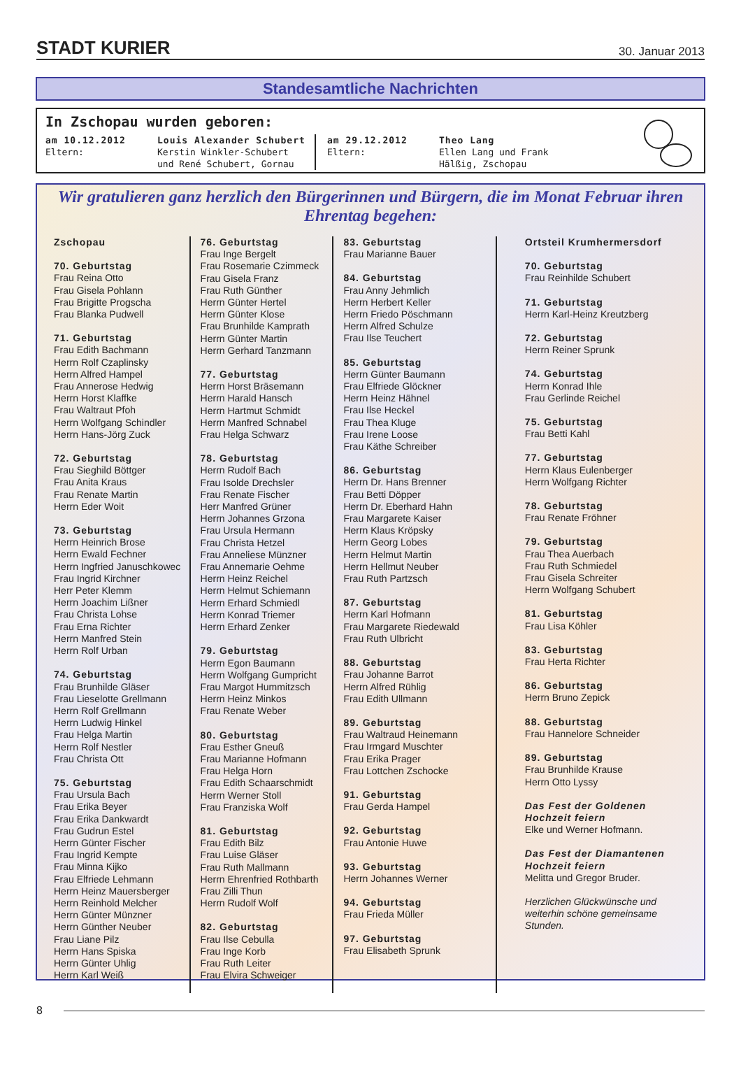STADT KURIER 30. Januar 2013
Standesamtliche Nachrichten
In Zschopau wurden geboren:
am 10.12.2012
Eltern:
Louis Alexander Schubert
Kerstin Winkler-Schubert und René Schubert, Gornau
am 29.12.2012
Eltern:
Theo Lang
Ellen Lang und Frank Hälßig, Zschopau
Wir gratulieren ganz herzlich den Bürgerinnen und Bürgern, die im Monat Februar ihren Ehrentag begehen:
Zschopau
70. Geburtstag
Frau Reina Otto
Frau Gisela Pohlann
Frau Brigitte Progscha
Frau Blanka Pudwell
71. Geburtstag
Frau Edith Bachmann
Herrn Rolf Czaplinsky
Herrn Alfred Hampel
Frau Annerose Hedwig
Herrn Horst Klaffke
Frau Waltraut Pfoh
Herrn Wolfgang Schindler
Herrn Hans-Jörg Zuck
72. Geburtstag
Frau Sieghild Böttger
Frau Anita Kraus
Frau Renate Martin
Herrn Eder Woit
73. Geburtstag
Herrn Heinrich Brose
Herrn Ewald Fechner
Herrn Ingfried Januschkowec
Frau Ingrid Kirchner
Herr Peter Klemm
Herrn Joachim Lißner
Frau Christa Lohse
Frau Erna Richter
Herrn Manfred Stein
Herrn Rolf Urban
74. Geburtstag
Frau Brunhilde Gläser
Frau Lieselotte Grellmann
Herrn Rolf Grellmann
Herrn Ludwig Hinkel
Frau Helga Martin
Herrn Rolf Nestler
Frau Christa Ott
75. Geburtstag
Frau Ursula Bach
Frau Erika Beyer
Frau Erika Dankwardt
Frau Gudrun Estel
Herrn Günter Fischer
Frau Ingrid Kempte
Frau Minna Kijko
Frau Elfriede Lehmann
Herrn Heinz Mauersberger
Herrn Reinhold Melcher
Herrn Günter Münzner
Herrn Günther Neuber
Frau Liane Pilz
Herrn Hans Spiska
Herrn Günter Uhlig
Herrn Karl Weiß
76. Geburtstag
Frau Inge Bergelt
Frau Rosemarie Czimmeck
Frau Gisela Franz
Frau Ruth Günther
Herrn Günter Hertel
Herrn Günter Klose
Frau Brunhilde Kamprath
Herrn Günter Martin
Herrn Gerhard Tanzmann
77. Geburtstag
Herrn Horst Bräsemann
Herrn Harald Hansch
Herrn Hartmut Schmidt
Herrn Manfred Schnabel
Frau Helga Schwarz
78. Geburtstag
Herrn Rudolf Bach
Frau Isolde Drechsler
Frau Renate Fischer
Herr Manfred Grüner
Herrn Johannes Grzona
Frau Ursula Hermann
Frau Christa Hetzel
Frau Anneliese Münzner
Frau Annemarie Oehme
Herrn Heinz Reichel
Herrn Helmut Schiemann
Herrn Erhard Schmiedl
Herrn Konrad Triemer
Herrn Erhard Zenker
79. Geburtstag
Herrn Egon Baumann
Herrn Wolfgang Gumpricht
Frau Margot Hummitzsch
Herrn Heinz Minkos
Frau Renate Weber
80. Geburtstag
Frau Esther Gneuß
Frau Marianne Hofmann
Frau Helga Horn
Frau Edith Schaarschmidt
Herrn Werner Stoll
Frau Franziska Wolf
81. Geburtstag
Frau Edith Bilz
Frau Luise Gläser
Frau Ruth Mallmann
Herrn Ehrenfried Rothbarth
Frau Zilli Thun
Herrn Rudolf Wolf
82. Geburtstag
Frau Ilse Cebulla
Frau Inge Korb
Frau Ruth Leiter
Frau Elvira Schweiger
83. Geburtstag
Frau Marianne Bauer
84. Geburtstag
Frau Anny Jehmlich
Herrn Herbert Keller
Herrn Friedo Pöschmann
Herrn Alfred Schulze
Frau Ilse Teuchert
85. Geburtstag
Herrn Günter Baumann
Frau Elfriede Glöckner
Herrn Heinz Hähnel
Frau Ilse Heckel
Frau Thea Kluge
Frau Irene Loose
Frau Käthe Schreiber
86. Geburtstag
Herrn Dr. Hans Brenner
Frau Betti Döpper
Herrn Dr. Eberhard Hahn
Frau Margarete Kaiser
Herrn Klaus Kröpsky
Herrn Georg Lobes
Herrn Helmut Martin
Herrn Hellmut Neuber
Frau Ruth Partzsch
87. Geburtstag
Herrn Karl Hofmann
Frau Margarete Riedewald
Frau Ruth Ulbricht
88. Geburtstag
Frau Johanne Barrot
Herrn Alfred Rühlig
Frau Edith Ullmann
89. Geburtstag
Frau Waltraud Heinemann
Frau Irmgard Muschter
Frau Erika Prager
Frau Lottchen Zschocke
91. Geburtstag
Frau Gerda Hampel
92. Geburtstag
Frau Antonie Huwe
93. Geburtstag
Herrn Johannes Werner
94. Geburtstag
Frau Frieda Müller
97. Geburtstag
Frau Elisabeth Sprunk
Ortsteil Krumhermersdorf
70. Geburtstag
Frau Reinhilde Schubert
71. Geburtstag
Herrn Karl-Heinz Kreutzberg
72. Geburtstag
Herrn Reiner Sprunk
74. Geburtstag
Herrn Konrad Ihle
Frau Gerlinde Reichel
75. Geburtstag
Frau Betti Kahl
77. Geburtstag
Herrn Klaus Eulenberger
Herrn Wolfgang Richter
78. Geburtstag
Frau Renate Fröhner
79. Geburtstag
Frau Thea Auerbach
Frau Ruth Schmiedel
Frau Gisela Schreiter
Herrn Wolfgang Schubert
81. Geburtstag
Frau Lisa Köhler
83. Geburtstag
Frau Herta Richter
86. Geburtstag
Herrn Bruno Zepick
88. Geburtstag
Frau Hannelore Schneider
89. Geburtstag
Frau Brunhilde Krause
Herrn Otto Lyssy
Das Fest der Goldenen Hochzeit feiern
Elke und Werner Hofmann.
Das Fest der Diamantenen Hochzeit feiern
Melitta und Gregor Bruder.
Herzlichen Glückwünsche und weiterhin schöne gemeinsame Stunden.
8